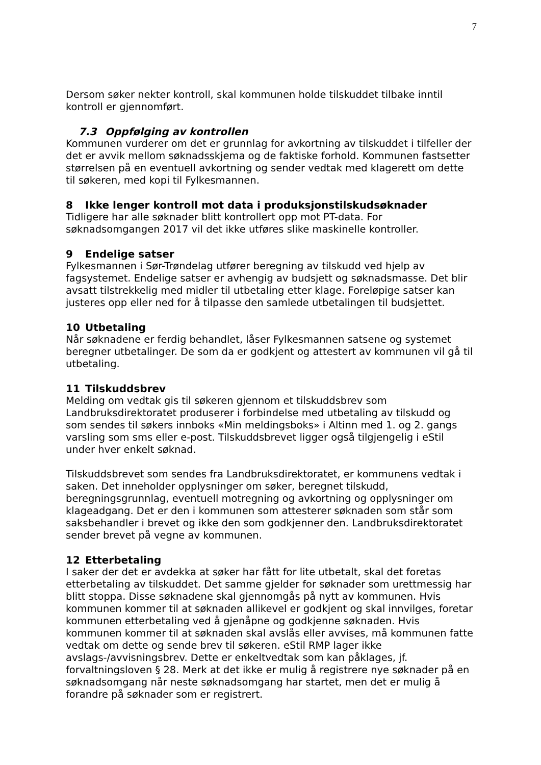7
Dersom søker nekter kontroll, skal kommunen holde tilskuddet tilbake inntil kontroll er gjennomført.
7.3 Oppfølging av kontrollen
Kommunen vurderer om det er grunnlag for avkortning av tilskuddet i tilfeller der det er avvik mellom søknadsskjema og de faktiske forhold. Kommunen fastsetter størrelsen på en eventuell avkortning og sender vedtak med klagerett om dette til søkeren, med kopi til Fylkesmannen.
8 Ikke lenger kontroll mot data i produksjonstilskudsøknader
Tidligere har alle søknader blitt kontrollert opp mot PT-data. For søknadsomgangen 2017 vil det ikke utføres slike maskinelle kontroller.
9 Endelige satser
Fylkesmannen i Sør-Trøndelag utfører beregning av tilskudd ved hjelp av fagsystemet. Endelige satser er avhengig av budsjett og søknadsmasse. Det blir avsatt tilstrekkelig med midler til utbetaling etter klage. Foreløpige satser kan justeres opp eller ned for å tilpasse den samlede utbetalingen til budsjettet.
10 Utbetaling
Når søknadene er ferdig behandlet, låser Fylkesmannen satsene og systemet beregner utbetalinger. De som da er godkjent og attestert av kommunen vil gå til utbetaling.
11 Tilskuddsbrev
Melding om vedtak gis til søkeren gjennom et tilskuddsbrev som Landbruksdirektoratet produserer i forbindelse med utbetaling av tilskudd og som sendes til søkers innboks «Min meldingsboks» i Altinn med 1. og 2. gangs varsling som sms eller e-post. Tilskuddsbrevet ligger også tilgjengelig i eStil under hver enkelt søknad.
Tilskuddsbrevet som sendes fra Landbruksdirektoratet, er kommunens vedtak i saken. Det inneholder opplysninger om søker, beregnet tilskudd, beregningsgrunnlag, eventuell motregning og avkortning og opplysninger om klageadgang. Det er den i kommunen som attesterer søknaden som står som saksbehandler i brevet og ikke den som godkjenner den. Landbruksdirektoratet sender brevet på vegne av kommunen.
12 Etterbetaling
I saker der det er avdekka at søker har fått for lite utbetalt, skal det foretas etterbetaling av tilskuddet. Det samme gjelder for søknader som urettmessig har blitt stoppa. Disse søknadene skal gjennomgås på nytt av kommunen. Hvis kommunen kommer til at søknaden allikevel er godkjent og skal innvilges, foretar kommunen etterbetaling ved å gjenåpne og godkjenne søknaden. Hvis kommunen kommer til at søknaden skal avslås eller avvises, må kommunen fatte vedtak om dette og sende brev til søkeren. eStil RMP lager ikke avslags-/avvisningsbrev. Dette er enkeltvedtak som kan påklages, jf. forvaltningsloven § 28. Merk at det ikke er mulig å registrere nye søknader på en søknadsomgang når neste søknadsomgang har startet, men det er mulig å forandre på søknader som er registrert.